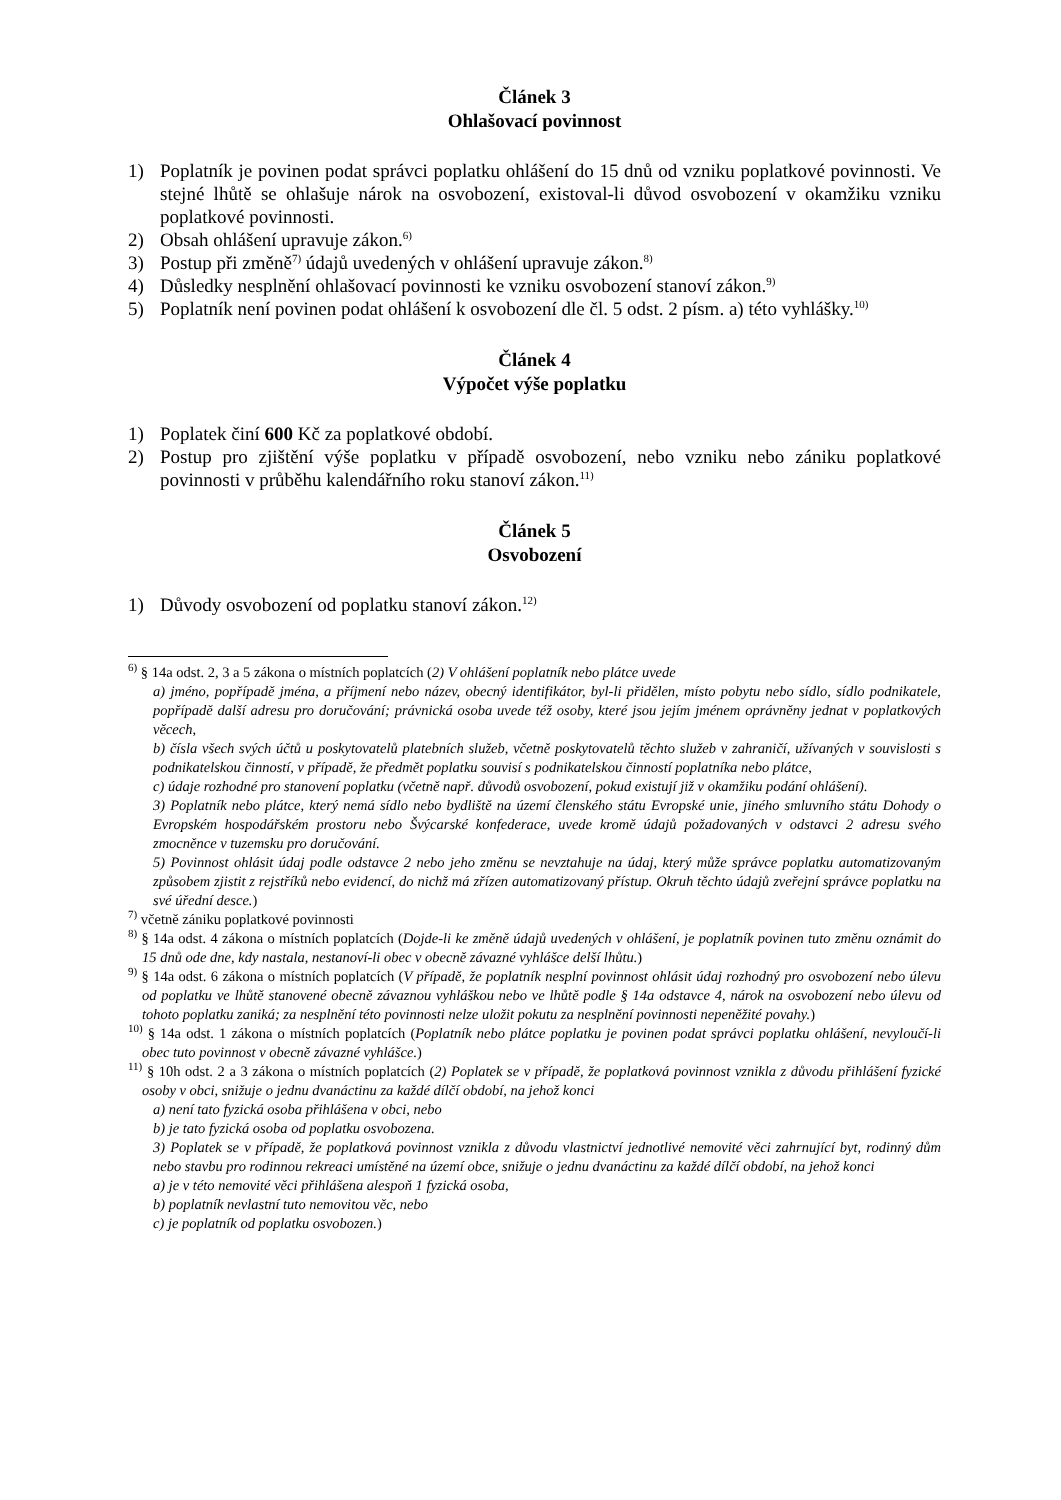Článek 3
Ohlašovací povinnost
1) Poplatník je povinen podat správci poplatku ohlášení do 15 dnů od vzniku poplatkové povinnosti. Ve stejné lhůtě se ohlašuje nárok na osvobození, existoval-li důvod osvobození v okamžiku vzniku poplatkové povinnosti.
2) Obsah ohlášení upravuje zákon.<sup>6)</sup>
3) Postup při změně<sup>7)</sup> údajů uvedených v ohlášení upravuje zákon.<sup>8)</sup>
4) Důsledky nesplnění ohlašovací povinnosti ke vzniku osvobození stanoví zákon.<sup>9)</sup>
5) Poplatník není povinen podat ohlášení k osvobození dle čl. 5 odst. 2 písm. a) této vyhlášky.<sup>10)</sup>
Článek 4
Výpočet výše poplatku
1) Poplatek činí 600 Kč za poplatkové období.
2) Postup pro zjištění výše poplatku v případě osvobození, nebo vzniku nebo zániku poplatkové povinnosti v průběhu kalendářního roku stanoví zákon.<sup>11)</sup>
Článek 5
Osvobození
1) Důvody osvobození od poplatku stanoví zákon.<sup>12)</sup>
<sup>6)</sup> § 14a odst. 2, 3 a 5 zákona o místních poplatcích (2) V ohlášení poplatník nebo plátce uvede
a) jméno, popřípadě jména, a příjmení nebo název, obecný identifikátor, byl-li přidělen, místo pobytu nebo sídlo, sídlo podnikatele, popřípadě další adresu pro doručování; právnická osoba uvede též osoby, které jsou jejím jménem oprávněny jednat v poplatkových věcech,
b) čísla všech svých účtů u poskytovatelů platebních služeb, včetně poskytovatelů těchto služeb v zahraničí, užívaných v souvislosti s podnikatelskou činností, v případě, že předmět poplatku souvisí s podnikatelskou činností poplatníka nebo plátce,
c) údaje rozhodné pro stanovení poplatku (včetně např. důvodů osvobození, pokud existují již v okamžiku podání ohlášení).
3) Poplatník nebo plátce, který nemá sídlo nebo bydliště na území členského státu Evropské unie, jiného smluvního státu Dohody o Evropském hospodářském prostoru nebo Švýcarské konfederace, uvede kromě údajů požadovaných v odstavci 2 adresu svého zmocněnce v tuzemsku pro doručování.
5) Povinnost ohlásit údaj podle odstavce 2 nebo jeho změnu se nevztahuje na údaj, který může správce poplatku automatizovaným způsobem zjistit z rejstříků nebo evidencí, do nichž má zřízen automatizovaný přístup. Okruh těchto údajů zveřejní správce poplatku na své úřední desce.)
<sup>7)</sup> včetně zániku poplatkové povinnosti
<sup>8)</sup> § 14a odst. 4 zákona o místních poplatcích (Dojde-li ke změně údajů uvedených v ohlášení, je poplatník povinen tuto změnu oznámit do 15 dnů ode dne, kdy nastala, nestanoví-li obec v obecně závazné vyhlášce delší lhůtu.)
<sup>9)</sup> § 14a odst. 6 zákona o místních poplatcích (V případě, že poplatník nesplní povinnost ohlásit údaj rozhodný pro osvobození nebo úlevu od poplatku ve lhůtě stanovené obecně závaznou vyhláškou nebo ve lhůtě podle § 14a odstavce 4, nárok na osvobození nebo úlevu od tohoto poplatku zaniká; za nesplnění této povinnosti nelze uložit pokutu za nesplnění povinnosti nepeněžité povahy.)
<sup>10)</sup> § 14a odst. 1 zákona o místních poplatcích (Poplatník nebo plátce poplatku je povinen podat správci poplatku ohlášení, nevyloučí-li obec tuto povinnost v obecně závazné vyhlášce.)
<sup>11)</sup> § 10h odst. 2 a 3 zákona o místních poplatcích (2) Poplatek se v případě, že poplatková povinnost vznikla z důvodu přihlášení fyzické osoby v obci, snižuje o jednu dvanáctinu za každé dílčí období, na jehož konci
a) není tato fyzická osoba přihlášena v obci, nebo
b) je tato fyzická osoba od poplatku osvobozena.
3) Poplatek se v případě, že poplatková povinnost vznikla z důvodu vlastnictví jednotlivé nemovité věci zahrnující byt, rodinný dům nebo stavbu pro rodinnou rekreaci umístěné na území obce, snižuje o jednu dvanáctinu za každé dílčí období, na jehož konci
a) je v této nemovité věci přihlášena alespoň 1 fyzická osoba,
b) poplatník nevlastní tuto nemovitou věc, nebo
c) je poplatník od poplatku osvobozen.)